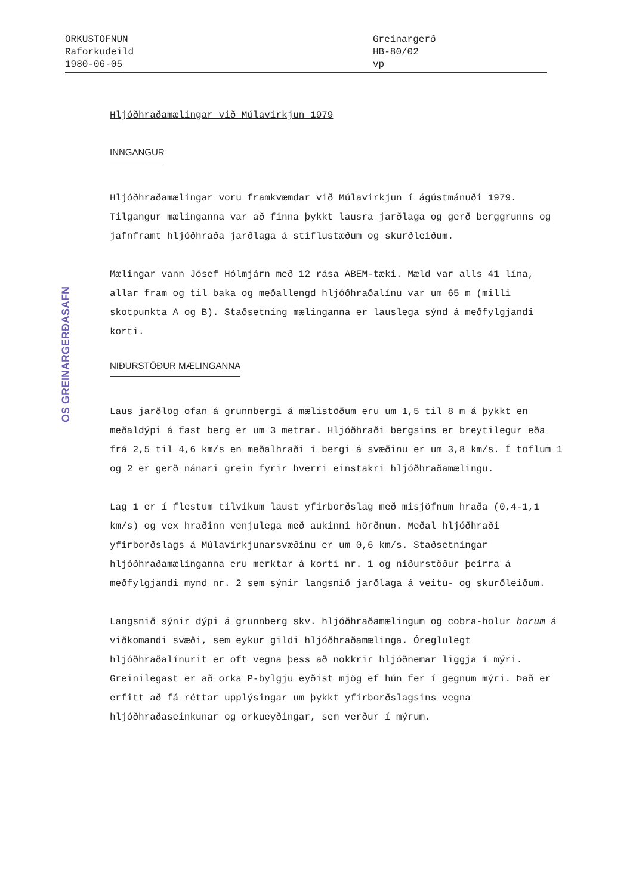ORKUSTOFNUN
Raforkudeild
1980-06-05
Greinargerð
HB-80/02
vp
OS GREINARGERÐASAFN
Hljóðhraðamælingar við Múlavirkjun 1979
INNGANGUR
Hljóðhraðamælingar voru framkvæmdar við Múlavirkjun í ágústmánuði 1979. Tilgangur mælinganna var að finna þykkt lausra jarðlaga og gerð berggrunns og jafnframt hljóðhraða jarðlaga á stíflustæðum og skurðleiðum.
Mælingar vann Jósef Hólmjárn með 12 rása ABEM-tæki. Mæld var alls 41 lína, allar fram og til baka og meðallengd hljóðhraðalínu var um 65 m (milli skotpunkta A og B). Staðsetning mælinganna er lauslega sýnd á meðfylgjandi korti.
NIÐURSTÖÐUR MÆLINGANNA
Laus jarðlög ofan á grunnbergi á mælistöðum eru um 1,5 til 8 m á þykkt en meðaldýpi á fast berg er um 3 metrar. Hljóðhraði bergsins er breytilegur eða frá 2,5 til 4,6 km/s en meðalhraði í bergi á svæðinu er um 3,8 km/s. Í töflum 1 og 2 er gerð nánari grein fyrir hverri einstakri hljóðhraðamælingu.
Lag 1 er í flestum tilvikum laust yfirborðslag með misjöfnum hraða (0,4-1,1 km/s) og vex hraðinn venjulega með aukinni hörðnun. Meðal hljóðhraði yfirborðslags á Múlavirkjunarsvæðinu er um 0,6 km/s. Staðsetningar hljóðhraðamælinganna eru merktar á korti nr. 1 og niðurstöður þeirra á meðfylgjandi mynd nr. 2 sem sýnir langsnið jarðlaga á veitu- og skurðleiðum.
Langsnið sýnir dýpi á grunnberg skv. hljóðhraðamælingum og cobra-holur borum á viðkomandi svæði, sem eykur gildi hljóðhraðamælinga. Óreglulegt hljóðhraðalínurit er oft vegna þess að nokkrir hljóðnemar liggja í mýri. Greinilegast er að orka P-bylgju eyðist mjög ef hún fer í gegnum mýri. Það er erfitt að fá réttar upplýsingar um þykkt yfirborðslagsins vegna hljóðhraðaseinkunar og orkueyðingar, sem verður í mýrum.